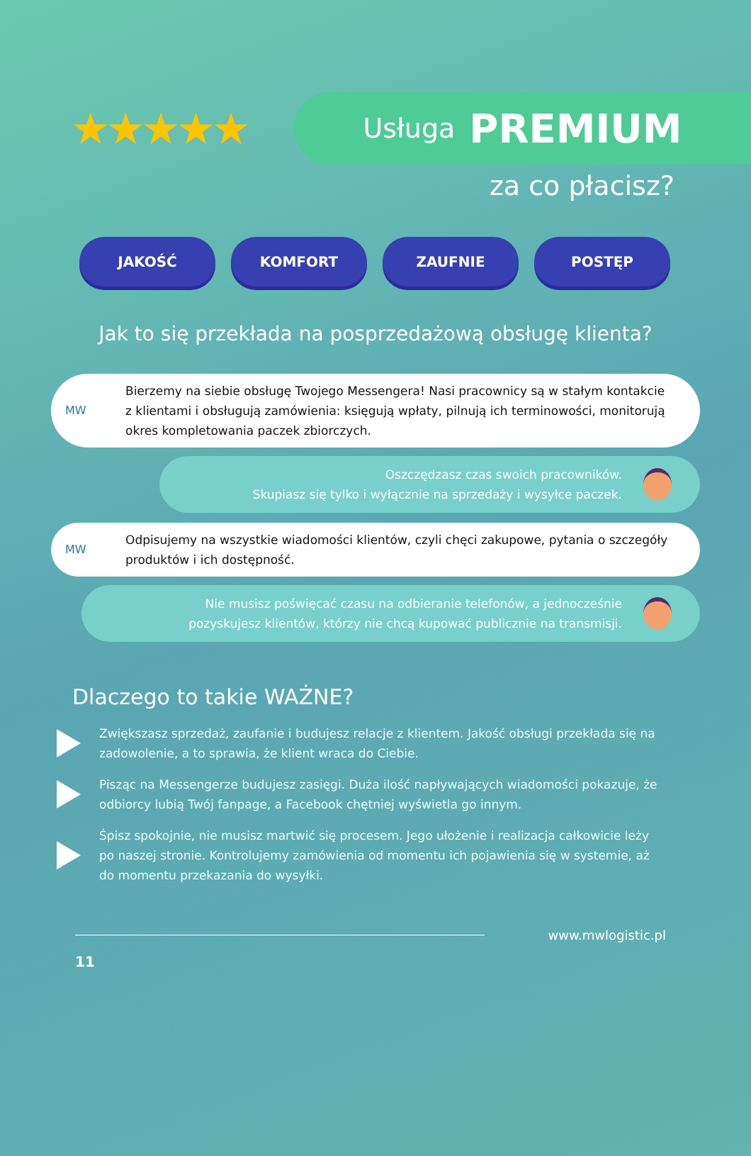★★★★★
Usługa PREMIUM
za co płacisz?
JAKOŚĆ KOMFORT ZAUFNIE POSTĘP
Jak to się przekłada na posprzedażową obsługę klienta?
MW
Bierzemy na siebie obsługę Twojego Messengera! Nasi pracownicy są w stałym kontakcie z klientami i obsługują zamówienia: księgują wpłaty, pilnują ich terminowości, monitorują okres kompletowania paczek zbiorczych.
Oszczędzasz czas swoich pracowników.
Skupiasz się tylko i wyłącznie na sprzedaży i wysyłce paczek.
MW
Odpisujemy na wszystkie wiadomości klientów, czyli chęci zakupowe, pytania o szczegóły produktów i ich dostępność.
Nie musisz poświęcać czasu na odbieranie telefonów, a jednocześnie
pozyskujesz klientów, którzy nie chcą kupować publicznie na transmisji.
Dlaczego to takie WAŻNE?
Zwiększasz sprzedaż, zaufanie i budujesz relacje z klientem. Jakość obsługi przekłada się na zadowolenie, a to sprawia, że klient wraca do Ciebie.
Pisząc na Messengerze budujesz zasięgi. Duża ilość napływających wiadomości pokazuje, że odbiorcy lubią Twój fanpage, a Facebook chętniej wyświetla go innym.
Śpisz spokojnie, nie musisz martwić się procesem. Jego ułożenie i realizacja całkowicie leży po naszej stronie. Kontrolujemy zamówienia od momentu ich pojawienia się w systemie, aż do momentu przekazania do wysyłki.
www.mwlogistic.pl
11